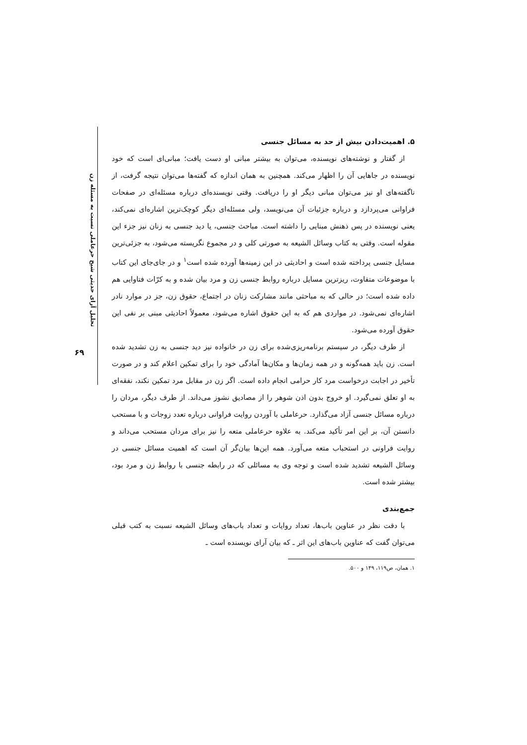تحلیل آرای حدیثی شیخ حرعاملی نسبت به مسئله زن
۶۹
۵. اهمیت‌دادن بیش از حد به مسائل جنسی
از گفتار و نوشته‌های نویسنده، می‌توان به بیشتر مبانی او دست یافت؛ مبانی‌ای است که خود نویسنده در جاهایی آن را اظهار می‌کند. همچنین به همان اندازه که گفته‌ها می‌توان نتیجه گرفت، از ناگفته‌های او نیز می‌توان مبانی دیگر او را دریافت. وقتی نویسنده‌ای درباره مسئله‌ای در صفحات فراوانی می‌پردازد و درباره جزئیات آن می‌نویسد، ولی مسئله‌ای دیگر کوچک‌ترین اشاره‌ای نمی‌کند، یعنی نویسنده در پس ذهنش مبنایی را داشته است. مباحث جنسی، یا دید جنسی به زنان نیز جزء این مقوله است. وقتی به کتاب وسائل الشیعه به صورتی کلی و در مجموع نگریسته می‌شود، به جزئی‌ترین مسایل جنسی پرداخته شده است و احادیثی در این زمینه‌ها آورده شده است<sup>۱</sup> و در جای‌جای این کتاب با موضوعات متفاوت، ریزترین مسایل درباره روابط جنسی زن و مرد بیان شده و به کرّات فتاوایی هم داده شده است؛ در حالی که به مباحثی مانند مشارکت زنان در اجتماع، حقوق زن، جز در موارد نادر اشاره‌ای نمی‌شود. در مواردی هم که به این حقوق اشاره می‌شود، معمولاً احادیثی مبنی بر نفی این حقوق آورده می‌شود.
از طرف دیگر، در سیستم برنامه‌ریزی‌شده برای زن در خانواده نیز دید جنسی به زن تشدید شده است. زن باید همه‌گونه و در همه زمان‌ها و مکان‌ها آمادگی خود را برای تمکین اعلام کند و در صورت تأخیر در اجابت درخواست مرد کار حرامی انجام داده است. اگر زن در مقابل مرد تمکین نکند، نفقه‌ای به او تعلق نمی‌گیرد. او خروج بدون اذن شوهر را از مصادیق نشوز می‌داند. از طرف دیگر، مردان را درباره مسائل جنسی آزاد می‌گذارد. حرعاملی با آوردن روایت فراوانی درباره تعدد زوجات و با مستحب دانستن آن، بر این امر تأکید می‌کند. به علاوه حرعاملی متعه را نیز برای مردان مستحب می‌داند و روایت فراونی در استحباب متعه می‌آورد. همه این‌ها بیان‌گر آن است که اهمیت مسائل جنسی در وسائل الشیعه تشدید شده است و توجه وی به مسائلی که در رابطه جنسی با روابط زن و مرد بود، بیشتر شده است.
جمع‌بندی
با دقت نظر در عناوین باب‌ها، تعداد روایات و تعداد باب‌های وسائل الشیعه نسبت به کتب قبلی می‌توان گفت که عناوین باب‌های این اثر ـ که بیان آرای نویسنده است ـ
۱. همان، ص۱۱۹، ۱۴۹ و ۵۰۰.